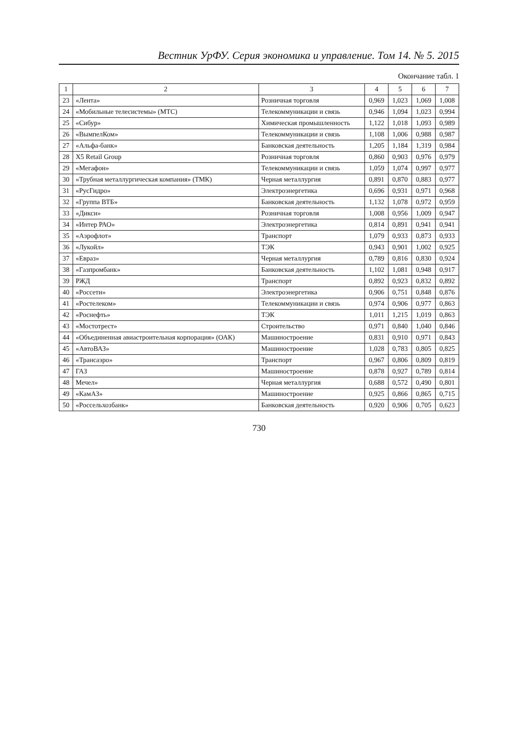Вестник УрФУ. Серия экономика и управление. Том 14. № 5. 2015
Окончание табл. 1
| 1 | 2 | 3 | 4 | 5 | 6 | 7 |
| --- | --- | --- | --- | --- | --- | --- |
| 23 | «Лента» | Розничная торговля | 0,969 | 1,023 | 1,069 | 1,008 |
| 24 | «Мобильные телесистемы» (МТС) | Телекоммуникации и связь | 0,946 | 1,094 | 1,023 | 0,994 |
| 25 | «Сибур» | Химическая промышленность | 1,122 | 1,018 | 1,093 | 0,989 |
| 26 | «ВымпелКом» | Телекоммуникации и связь | 1,108 | 1,006 | 0,988 | 0,987 |
| 27 | «Альфа-банк» | Банковская деятельность | 1,205 | 1,184 | 1,319 | 0,984 |
| 28 | X5 Retail Group | Розничная торговля | 0,860 | 0,903 | 0,976 | 0,979 |
| 29 | «Мегафон» | Телекоммуникации и связь | 1,059 | 1,074 | 0,997 | 0,977 |
| 30 | «Трубная металлургическая компания» (ТМК) | Черная металлургия | 0,891 | 0,870 | 0,883 | 0,977 |
| 31 | «РусГидро» | Электроэнергетика | 0,696 | 0,931 | 0,971 | 0,968 |
| 32 | «Группа ВТБ» | Банковская деятельность | 1,132 | 1,078 | 0,972 | 0,959 |
| 33 | «Дикси» | Розничная торговля | 1,008 | 0,956 | 1,009 | 0,947 |
| 34 | «Интер РАО» | Электроэнергетика | 0,814 | 0,891 | 0,941 | 0,941 |
| 35 | «Аэрофлот» | Транспорт | 1,079 | 0,933 | 0,873 | 0,933 |
| 36 | «Лукойл» | ТЭК | 0,943 | 0,901 | 1,002 | 0,925 |
| 37 | «Евраз» | Черная металлургия | 0,789 | 0,816 | 0,830 | 0,924 |
| 38 | «Газпромбанк» | Банковская деятельность | 1,102 | 1,081 | 0,948 | 0,917 |
| 39 | РЖД | Транспорт | 0,892 | 0,923 | 0,832 | 0,892 |
| 40 | «Россети» | Электроэнергетика | 0,906 | 0,751 | 0,848 | 0,876 |
| 41 | «Ростелеком» | Телекоммуникации и связь | 0,974 | 0,906 | 0,977 | 0,863 |
| 42 | «Роснефть» | ТЭК | 1,011 | 1,215 | 1,019 | 0,863 |
| 43 | «Мостотрест» | Строительство | 0,971 | 0,840 | 1,040 | 0,846 |
| 44 | «Объединенная авиастроительная корпорация» (ОАК) | Машиностроение | 0,831 | 0,910 | 0,971 | 0,843 |
| 45 | «АвтоВАЗ» | Машиностроение | 1,028 | 0,783 | 0,805 | 0,825 |
| 46 | «Трансаэро» | Транспорт | 0,967 | 0,806 | 0,809 | 0,819 |
| 47 | ГАЗ | Машиностроение | 0,878 | 0,927 | 0,789 | 0,814 |
| 48 | Мечел» | Черная металлургия | 0,688 | 0,572 | 0,490 | 0,801 |
| 49 | «КамАЗ» | Машиностроение | 0,925 | 0,866 | 0,865 | 0,715 |
| 50 | «Россельхозбанк» | Банковская деятельность | 0,920 | 0,906 | 0,705 | 0,623 |
730